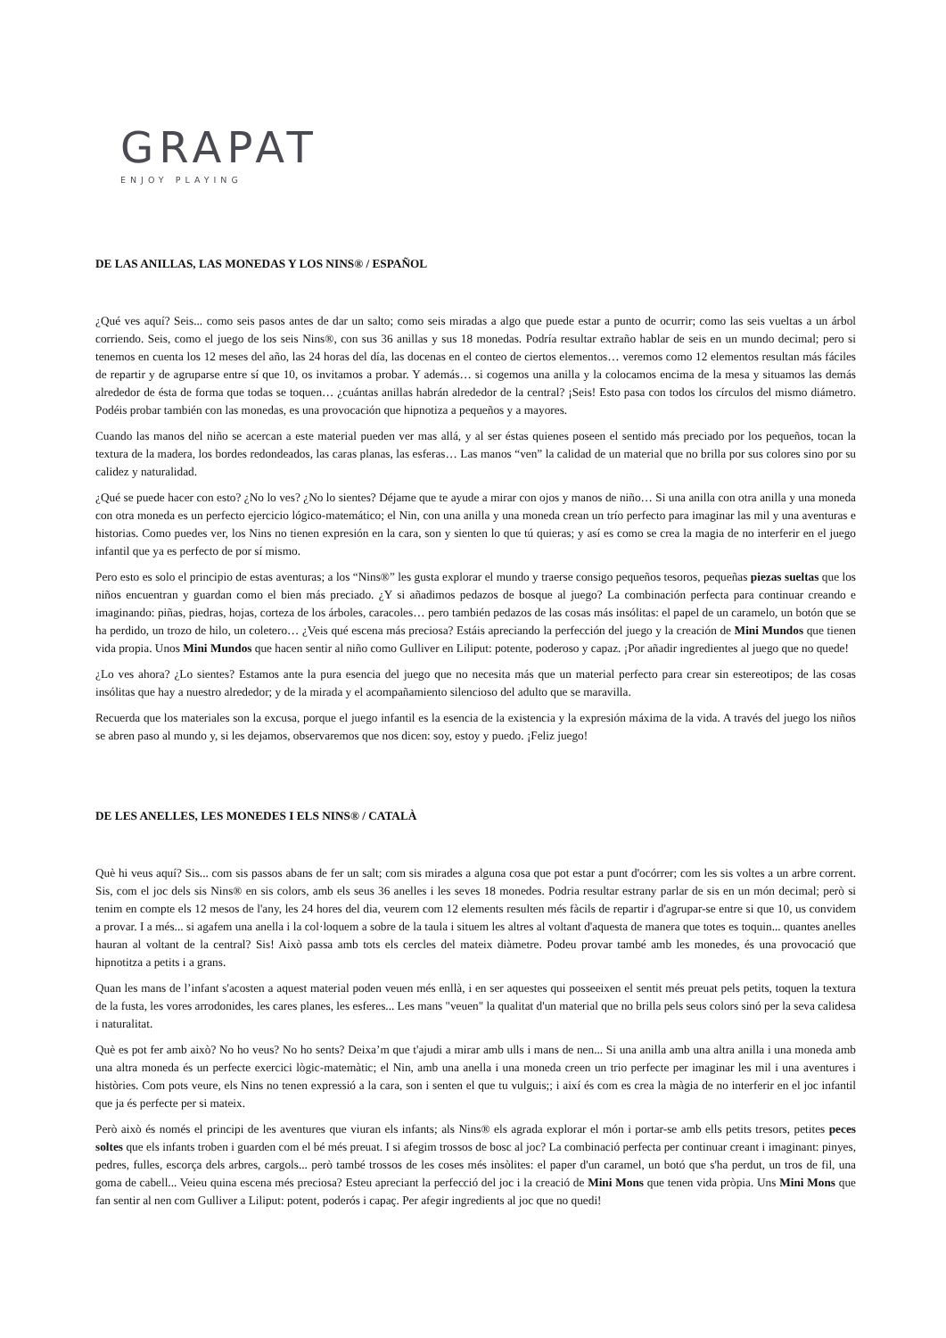GRAPAT
ENJOY PLAYING
DE LAS ANILLAS, LAS MONEDAS Y LOS NINS® / ESPAÑOL
¿Qué ves aquí? Seis... como seis pasos antes de dar un salto; como seis miradas a algo que puede estar a punto de ocurrir; como las seis vueltas a un árbol corriendo. Seis, como el juego de los seis Nins®, con sus 36 anillas y sus 18 monedas. Podría resultar extraño hablar de seis en un mundo decimal; pero si tenemos en cuenta los 12 meses del año, las 24 horas del día, las docenas en el conteo de ciertos elementos… veremos como 12 elementos resultan más fáciles de repartir y de agruparse entre sí que 10, os invitamos a probar. Y además… si cogemos una anilla y la colocamos encima de la mesa y situamos las demás alrededor de ésta de forma que todas se toquen… ¿cuántas anillas habrán alrededor de la central? ¡Seis! Esto pasa con todos los círculos del mismo diámetro. Podéis probar también con las monedas, es una provocación que hipnotiza a pequeños y a mayores.
Cuando las manos del niño se acercan a este material pueden ver mas allá, y al ser éstas quienes poseen el sentido más preciado por los pequeños, tocan la textura de la madera, los bordes redondeados, las caras planas, las esferas… Las manos “ven” la calidad de un material que no brilla por sus colores sino por su calidez y naturalidad.
¿Qué se puede hacer con esto? ¿No lo ves? ¿No lo sientes? Déjame que te ayude a mirar con ojos y manos de niño… Si una anilla con otra anilla y una moneda con otra moneda es un perfecto ejercicio lógico-matemático; el Nin, con una anilla y una moneda crean un trío perfecto para imaginar las mil y una aventuras e historias. Como puedes ver, los Nins no tienen expresión en la cara, son y sienten lo que tú quieras; y así es como se crea la magia de no interferir en el juego infantil que ya es perfecto de por sí mismo.
Pero esto es solo el principio de estas aventuras; a los “Nins®” les gusta explorar el mundo y traerse consigo pequeños tesoros, pequeñas piezas sueltas que los niños encuentran y guardan como el bien más preciado. ¿Y si añadimos pedazos de bosque al juego? La combinación perfecta para continuar creando e imaginando: piñas, piedras, hojas, corteza de los árboles, caracoles… pero también pedazos de las cosas más insólitas: el papel de un caramelo, un botón que se ha perdido, un trozo de hilo, un coletero… ¿Veis qué escena más preciosa? Estáis apreciando la perfección del juego y la creación de Mini Mundos que tienen vida propia. Unos Mini Mundos que hacen sentir al niño como Gulliver en Liliput: potente, poderoso y capaz. ¡Por añadir ingredientes al juego que no quede!
¿Lo ves ahora? ¿Lo sientes? Estamos ante la pura esencia del juego que no necesita más que un material perfecto para crear sin estereotipos; de las cosas insólitas que hay a nuestro alrededor; y de la mirada y el acompañamiento silencioso del adulto que se maravilla.
Recuerda que los materiales son la excusa, porque el juego infantil es la esencia de la existencia y la expresión máxima de la vida. A través del juego los niños se abren paso al mundo y, si les dejamos, observaremos que nos dicen: soy, estoy y puedo. ¡Feliz juego!
DE LES ANELLES, LES MONEDES I ELS NINS® / CATALÀ
Què hi veus aquí? Sis... com sis passos abans de fer un salt; com sis mirades a alguna cosa que pot estar a punt d'ocórrer; com les sis voltes a un arbre corrent. Sis, com el joc dels sis Nins® en sis colors, amb els seus 36 anelles i les seves 18 monedes. Podria resultar estrany parlar de sis en un món decimal; però si tenim en compte els 12 mesos de l'any, les 24 hores del dia, veurem com 12 elements resulten més fàcils de repartir i d'agrupar-se entre si que 10, us convidem a provar. I a més... si agafem una anella i la col·loquem a sobre de la taula i situem les altres al voltant d'aquesta de manera que totes es toquin... quantes anelles hauran al voltant de la central? Sis! Això passa amb tots els cercles del mateix diàmetre. Podeu provar també amb les monedes, és una provocació que hipnotitza a petits i a grans.
Quan les mans de l’infant s'acosten a aquest material poden veuen més enllà, i en ser aquestes qui posseeixen el sentit més preuat pels petits, toquen la textura de la fusta, les vores arrodonides, les cares planes, les esferes... Les mans "veuen" la qualitat d'un material que no brilla pels seus colors sinó per la seva calidesa i naturalitat.
Què es pot fer amb això? No ho veus? No ho sents? Deixa’m que t'ajudi a mirar amb ulls i mans de nen... Si una anilla amb una altra anilla i una moneda amb una altra moneda és un perfecte exercici lògic-matemàtic; el Nin, amb una anella i una moneda creen un trio perfecte per imaginar les mil i una aventures i històries. Com pots veure, els Nins no tenen expressió a la cara, son i senten el que tu vulguis;; i així és com es crea la màgia de no interferir en el joc infantil que ja és perfecte per si mateix.
Però això és només el principi de les aventures que viuran els infants; als Nins® els agrada explorar el món i portar-se amb ells petits tresors, petites peces soltes que els infants troben i guarden com el bé més preuat. I si afegim trossos de bosc al joc? La combinació perfecta per continuar creant i imaginant: pinyes, pedres, fulles, escorça dels arbres, cargols... però també trossos de les coses més insòlites: el paper d'un caramel, un botó que s'ha perdut, un tros de fil, una goma de cabell... Veieu quina escena més preciosa? Esteu apreciant la perfecció del joc i la creació de Mini Mons que tenen vida pròpia. Uns Mini Mons que fan sentir al nen com Gulliver a Liliput: potent, poderós i capaç. Per afegir ingredients al joc que no quedi!